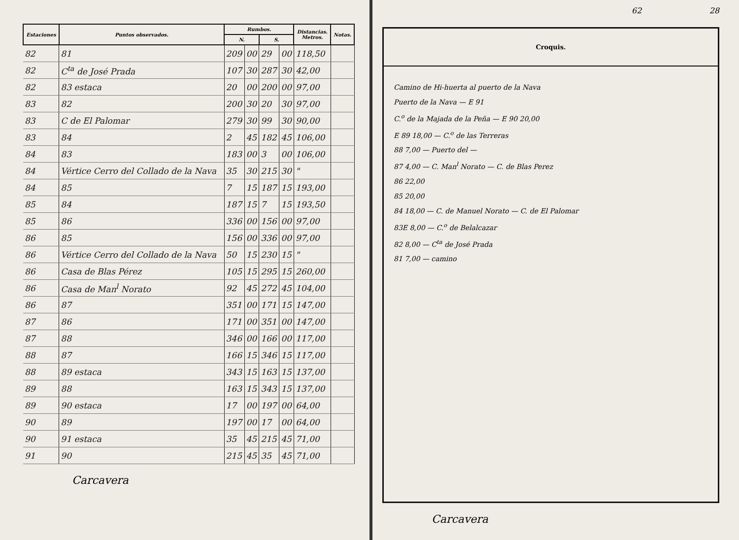| Estaciones | Puntos observados. | Rumbos. | | | | Distancias. Metros. | Notas. |
| --- | --- | --- | --- | --- | --- | --- | --- |
| | | N. | | S. | | | |
| 82 | 81 | 209 | 00 | 29 | 00 | 118,50 | |
| 82 | C<sup>ta</sup> de José Prada | 107 | 30 | 287 | 30 | 42,00 | |
| 82 | 83 estaca | 20 | 00 | 200 | 00 | 97,00 | |
| 83 | 82 | 200 | 30 | 20 | 30 | 97,00 | |
| 83 | C de El Palomar | 279 | 30 | 99 | 30 | 90,00 | |
| 83 | 84 | 2 | 45 | 182 | 45 | 106,00 | |
| 84 | 83 | 183 | 00 | 3 | 00 | 106,00 | |
| 84 | Vértice Cerro del Collado de la Nava | 35 | 30 | 215 | 30 | " | |
| 84 | 85 | 7 | 15 | 187 | 15 | 193,00 | |
| 85 | 84 | 187 | 15 | 7 | 15 | 193,50 | |
| 85 | 86 | 336 | 00 | 156 | 00 | 97,00 | |
| 86 | 85 | 156 | 00 | 336 | 00 | 97,00 | |
| 86 | Vértice Cerro del Collado de la Nava | 50 | 15 | 230 | 15 | " | |
| 86 | Casa de Blas Pérez | 105 | 15 | 295 | 15 | 260,00 | |
| 86 | Casa de Man<sup>l</sup> Norato | 92 | 45 | 272 | 45 | 104,00 | |
| 86 | 87 | 351 | 00 | 171 | 15 | 147,00 | |
| 87 | 86 | 171 | 00 | 351 | 00 | 147,00 | |
| 87 | 88 | 346 | 00 | 166 | 00 | 117,00 | |
| 88 | 87 | 166 | 15 | 346 | 15 | 117,00 | |
| 88 | 89 estaca | 343 | 15 | 163 | 15 | 137,00 | |
| 89 | 88 | 163 | 15 | 343 | 15 | 137,00 | |
| 89 | 90 estaca | 17 | 00 | 197 | 00 | 64,00 | |
| 90 | 89 | 197 | 00 | 17 | 00 | 64,00 | |
| 90 | 91 estaca | 35 | 45 | 215 | 45 | 71,00 | |
| 91 | 90 | 215 | 45 | 35 | 45 | 71,00 | |
Carcavera
62 28
Croquis.
Camino de Hi-huerta al puerto de la Nava
Puerto de la Nava — E 91
C.<sup>o</sup> de la Majada de la Peña — E 90 20,00
E 89 18,00 — C.<sup>o</sup> de las Terreras
88 7,00 — Puerto del —
87 4,00 — C. Man<sup>l</sup> Norato — C. de Blas Perez
86 22,00
85 20,00
84 18,00 — C. de Manuel Norato — C. de El Palomar
83E 8,00 — C.<sup>o</sup> de Belalcazar
82 8,00 — C<sup>ta</sup> de José Prada
81 7,00 — camino
Carcavera